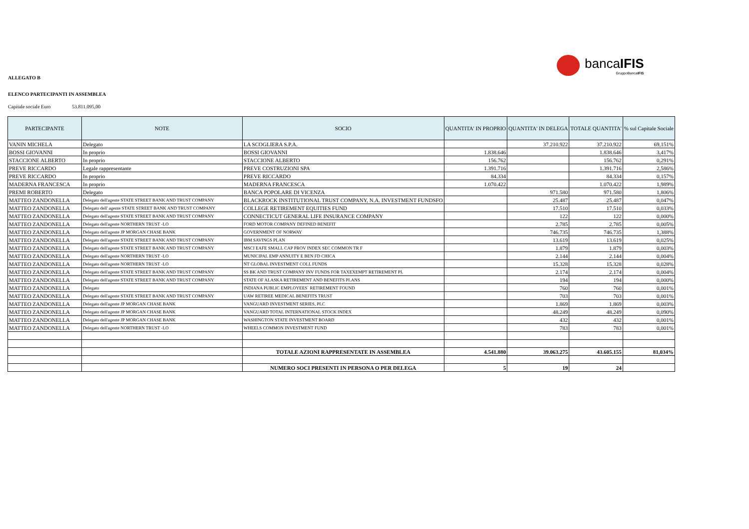bancaIFIS
GruppoBancaIFIS
ALLEGATO B
ELENCO PARTECIPANTI IN ASSEMBLEA
Capitale sociale Euro 53.811.095,00
| PARTECIPANTE | NOTE | SOCIO | QUANTITA' IN PROPRIO | QUANTITA' IN DELEGA | TOTALE QUANTITA' | % sul Capitale Sociale |
| --- | --- | --- | --- | --- | --- | --- |
| VANIN MICHELA | Delegato | LA SCOGLIERA S.P.A. | | 37.210.922 | 37.210.922 | 69,151% |
| BOSSI GIOVANNI | In proprio | BOSSI GIOVANNI | 1.838.646 | | 1.838.646 | 3,417% |
| STACCIONE ALBERTO | In proprio | STACCIONE ALBERTO | 156.762 | | 156.762 | 0,291% |
| PREVE RICCARDO | Legale rappresentante | PREVE COSTRUZIONI SPA | 1.391.716 | | 1.391.716 | 2,586% |
| PREVE RICCARDO | In proprio | PREVE RICCARDO | 84.334 | | 84.334 | 0,157% |
| MADERNA FRANCESCA | In proprio | MADERNA FRANCESCA | 1.070.422 | | 1.070.422 | 1,989% |
| PREMI ROBERTO | Delegato | BANCA POPOLARE DI VICENZA | | 971.580 | 971.580 | 1,806% |
| MATTEO ZANDONELLA | Delegato dell'agente STATE STREET BANK AND TRUST COMPANY | BLACKROCK INSTITUTIONAL TRUST COMPANY, N.A. INVESTMENT FUNDSFO | | 25.487 | 25.487 | 0,047% |
| MATTEO ZANDONELLA | Delegato dell' agente STATE STREET BANK AND TRUST COMPANY | COLLEGE RETIREMENT EQUITIES FUND | | 17.510 | 17.510 | 0,033% |
| MATTEO ZANDONELLA | Delegato dell'agente STATE STREET BANK AND TRUST COMPANY | CONNECTICUT GENERAL LIFE INSURANCE COMPANY | | 122 | 122 | 0,000% |
| MATTEO ZANDONELLA | Delegato dell'agente NORTHERN TRUST -LO | FORD MOTOR COMPANY DEFINED BENEFIT | | 2.785 | 2.785 | 0,005% |
| MATTEO ZANDONELLA | Delegato dell'agente JP MORGAN CHASE BANK | GOVERNMENT OF NORWAY | | 746.735 | 746.735 | 1,388% |
| MATTEO ZANDONELLA | Delegato dell'agente STATE STREET BANK AND TRUST COMPANY | IBM SAVINGS PLAN | | 13.619 | 13.619 | 0,025% |
| MATTEO ZANDONELLA | Delegato dell'agente STATE STREET BANK AND TRUST COMPANY | MSCI EAFE SMALL CAP PROV INDEX SEC COMMON TR F | | 1.879 | 1.879 | 0,003% |
| MATTEO ZANDONELLA | Delegato dell'agente NORTHERN TRUST -LO | MUNICIPAL EMP ANNUITY E BEN FD CHICA | | 2.144 | 2.144 | 0,004% |
| MATTEO ZANDONELLA | Delegato dell'agente NORTHERN TRUST -LO | NT GLOBAL INVESTMENT COLL FUNDS | | 15.328 | 15.328 | 0,028% |
| MATTEO ZANDONELLA | Delegato dell'agente STATE STREET BANK AND TRUST COMPANY | SS BK AND TRUST COMPANY INV FUNDS FOR TAXEXEMPT RETIREMENT PL | | 2.174 | 2.174 | 0,004% |
| MATTEO ZANDONELLA | Delegato dell'agente STATE STREET BANK AND TRUST COMPANY | STATE OF ALASKA RETIREMENT AND BENEFITS PLANS | | 194 | 194 | 0,000% |
| MATTEO ZANDONELLA | Delegato | INDIANA PUBLIC EMPLOYEES` RETIREMENT FOUND | | 760 | 760 | 0,001% |
| MATTEO ZANDONELLA | Delegato dell'agente STATE STREET BANK AND TRUST COMPANY | UAW RETIREE MEDICAL BENEFITS TRUST | | 703 | 703 | 0,001% |
| MATTEO ZANDONELLA | Delegato dell'agente JP MORGAN CHASE BANK | VANGUARD INVESTMENT SERIES, PLC | | 1.869 | 1.869 | 0,003% |
| MATTEO ZANDONELLA | Delegato dell'agente JP MORGAN CHASE BANK | VANGUARD TOTAL INTERNATIONAL STOCK INDEX | | 48.249 | 48.249 | 0,090% |
| MATTEO ZANDONELLA | Delegato dell'agente JP MORGAN CHASE BANK | WASHINGTON STATE INVESTMENT BOARD | | 432 | 432 | 0,001% |
| MATTEO ZANDONELLA | Delegato dell'agente NORTHERN TRUST -LO | WHEELS COMMON INVESTMENT FUND | | 783 | 783 | 0,001% |
| | | TOTALE AZIONI RAPPRESENTATE IN ASSEMBLEA | 4.541.880 | 39.063.275 | 43.605.155 | 81,034% |
| | | NUMERO SOCI PRESENTI IN PERSONA O PER DELEGA | 5 | 19 | 24 | |